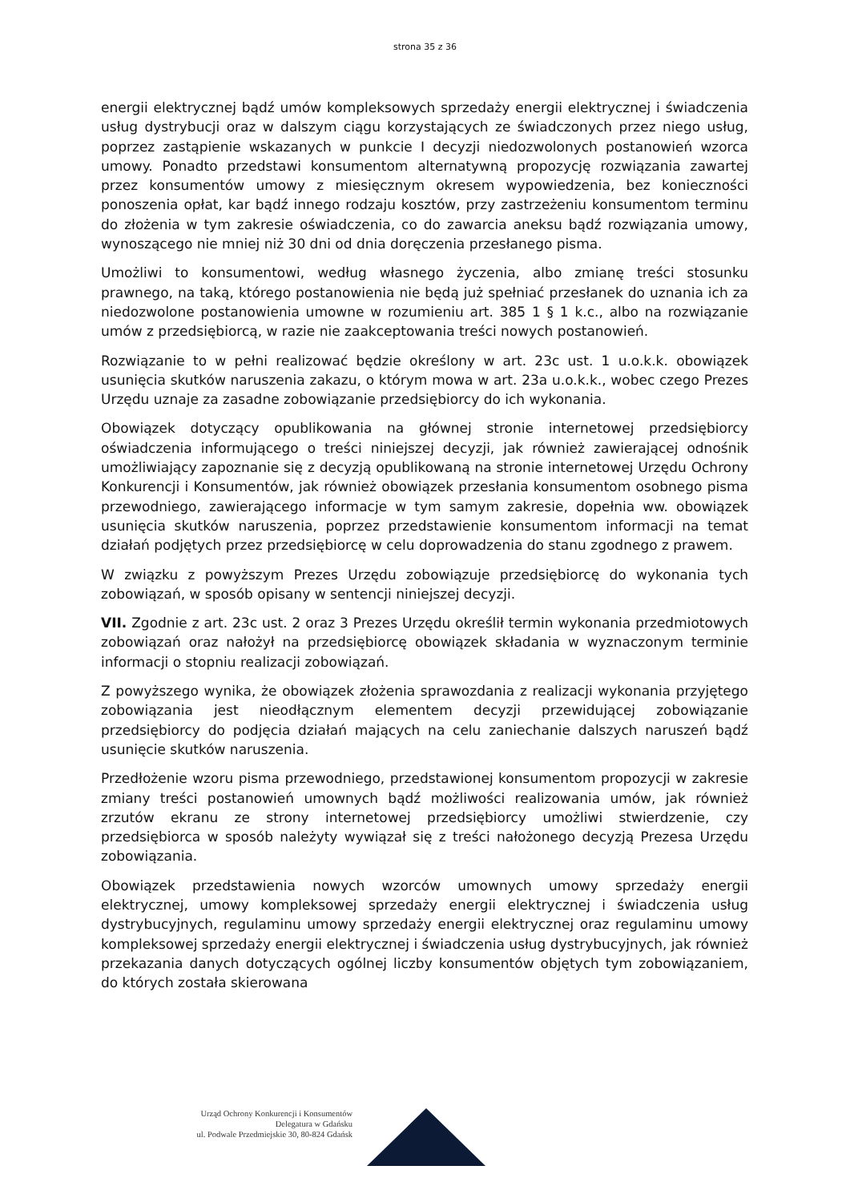strona 35 z 36
energii elektrycznej bądź umów kompleksowych sprzedaży energii elektrycznej i świadczenia usług dystrybucji oraz w dalszym ciągu korzystających ze świadczonych przez niego usług, poprzez zastąpienie wskazanych w punkcie I decyzji niedozwolonych postanowień wzorca umowy. Ponadto przedstawi konsumentom alternatywną propozycję rozwiązania zawartej przez konsumentów umowy z miesięcznym okresem wypowiedzenia, bez konieczności ponoszenia opłat, kar bądź innego rodzaju kosztów, przy zastrzeżeniu konsumentom terminu do złożenia w tym zakresie oświadczenia, co do zawarcia aneksu bądź rozwiązania umowy, wynoszącego nie mniej niż 30 dni od dnia doręczenia przesłanego pisma.
Umożliwi to konsumentowi, według własnego życzenia, albo zmianę treści stosunku prawnego, na taką, którego postanowienia nie będą już spełniać przesłanek do uznania ich za niedozwolone postanowienia umowne w rozumieniu art. 385 1 § 1 k.c., albo na rozwiązanie umów z przedsiębiorcą, w razie nie zaakceptowania treści nowych postanowień.
Rozwiązanie to w pełni realizować będzie określony w art. 23c ust. 1 u.o.k.k. obowiązek usunięcia skutków naruszenia zakazu, o którym mowa w art. 23a u.o.k.k., wobec czego Prezes Urzędu uznaje za zasadne zobowiązanie przedsiębiorcy do ich wykonania.
Obowiązek dotyczący opublikowania na głównej stronie internetowej przedsiębiorcy oświadczenia informującego o treści niniejszej decyzji, jak również zawierającej odnośnik umożliwiający zapoznanie się z decyzją opublikowaną na stronie internetowej Urzędu Ochrony Konkurencji i Konsumentów, jak również obowiązek przesłania konsumentom osobnego pisma przewodniego, zawierającego informacje w tym samym zakresie, dopełnia ww. obowiązek usunięcia skutków naruszenia, poprzez przedstawienie konsumentom informacji na temat działań podjętych przez przedsiębiorcę w celu doprowadzenia do stanu zgodnego z prawem.
W związku z powyższym Prezes Urzędu zobowiązuje przedsiębiorcę do wykonania tych zobowiązań, w sposób opisany w sentencji niniejszej decyzji.
VII. Zgodnie z art. 23c ust. 2 oraz 3 Prezes Urzędu określił termin wykonania przedmiotowych zobowiązań oraz nałożył na przedsiębiorcę obowiązek składania w wyznaczonym terminie informacji o stopniu realizacji zobowiązań.
Z powyższego wynika, że obowiązek złożenia sprawozdania z realizacji wykonania przyjętego zobowiązania jest nieodłącznym elementem decyzji przewidującej zobowiązanie przedsiębiorcy do podjęcia działań mających na celu zaniechanie dalszych naruszeń bądź usunięcie skutków naruszenia.
Przedłożenie wzoru pisma przewodniego, przedstawionej konsumentom propozycji w zakresie zmiany treści postanowień umownych bądź możliwości realizowania umów, jak również zrzutów ekranu ze strony internetowej przedsiębiorcy umożliwi stwierdzenie, czy przedsiębiorca w sposób należyty wywiązał się z treści nałożonego decyzją Prezesa Urzędu zobowiązania.
Obowiązek przedstawienia nowych wzorców umownych umowy sprzedaży energii elektrycznej, umowy kompleksowej sprzedaży energii elektrycznej i świadczenia usług dystrybucyjnych, regulaminu umowy sprzedaży energii elektrycznej oraz regulaminu umowy kompleksowej sprzedaży energii elektrycznej i świadczenia usług dystrybucyjnych, jak również przekazania danych dotyczących ogólnej liczby konsumentów objętych tym zobowiązaniem, do których została skierowana
Urząd Ochrony Konkurencji i Konsumentów
Delegatura w Gdańsku
ul. Podwale Przedmiejskie 30, 80-824 Gdańsk